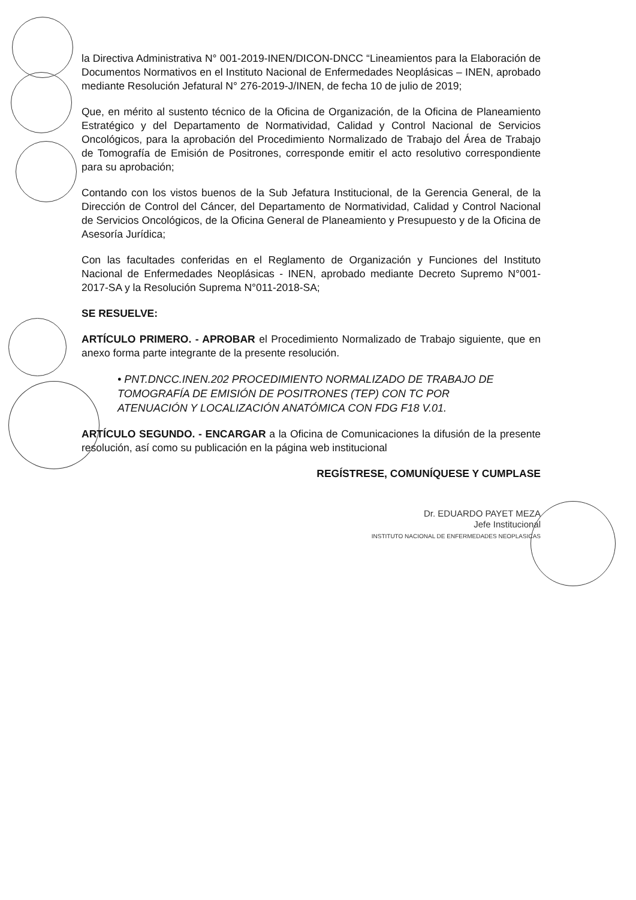la Directiva Administrativa N° 001-2019-INEN/DICON-DNCC “Lineamientos para la Elaboración de Documentos Normativos en el Instituto Nacional de Enfermedades Neoplásicas – INEN, aprobado mediante Resolución Jefatural N° 276-2019-J/INEN, de fecha 10 de julio de 2019;
Que, en mérito al sustento técnico de la Oficina de Organización, de la Oficina de Planeamiento Estratégico y del Departamento de Normatividad, Calidad y Control Nacional de Servicios Oncológicos, para la aprobación del Procedimiento Normalizado de Trabajo del Área de Trabajo de Tomografía de Emisión de Positrones, corresponde emitir el acto resolutivo correspondiente para su aprobación;
Contando con los vistos buenos de la Sub Jefatura Institucional, de la Gerencia General, de la Dirección de Control del Cáncer, del Departamento de Normatividad, Calidad y Control Nacional de Servicios Oncológicos, de la Oficina General de Planeamiento y Presupuesto y de la Oficina de Asesoría Jurídica;
Con las facultades conferidas en el Reglamento de Organización y Funciones del Instituto Nacional de Enfermedades Neoplásicas - INEN, aprobado mediante Decreto Supremo N°001-2017-SA y la Resolución Suprema N°011-2018-SA;
SE RESUELVE:
ARTÍCULO PRIMERO. - APROBAR el Procedimiento Normalizado de Trabajo siguiente, que en anexo forma parte integrante de la presente resolución.
• PNT.DNCC.INEN.202 PROCEDIMIENTO NORMALIZADO DE TRABAJO DE TOMOGRAFÍA DE EMISIÓN DE POSITRONES (TEP) CON TC POR ATENUACIÓN Y LOCALIZACIÓN ANATÓMICA CON FDG F18 V.01.
ARTÍCULO SEGUNDO. - ENCARGAR a la Oficina de Comunicaciones la difusión de la presente resolución, así como su publicación en la página web institucional
REGÍSTRESE, COMUNÍQUESE Y CUMPLASE
Dr. EDUARDO PAYET MEZA
Jefe Institucional
INSTITUTO NACIONAL DE ENFERMEDADES NEOPLASICAS